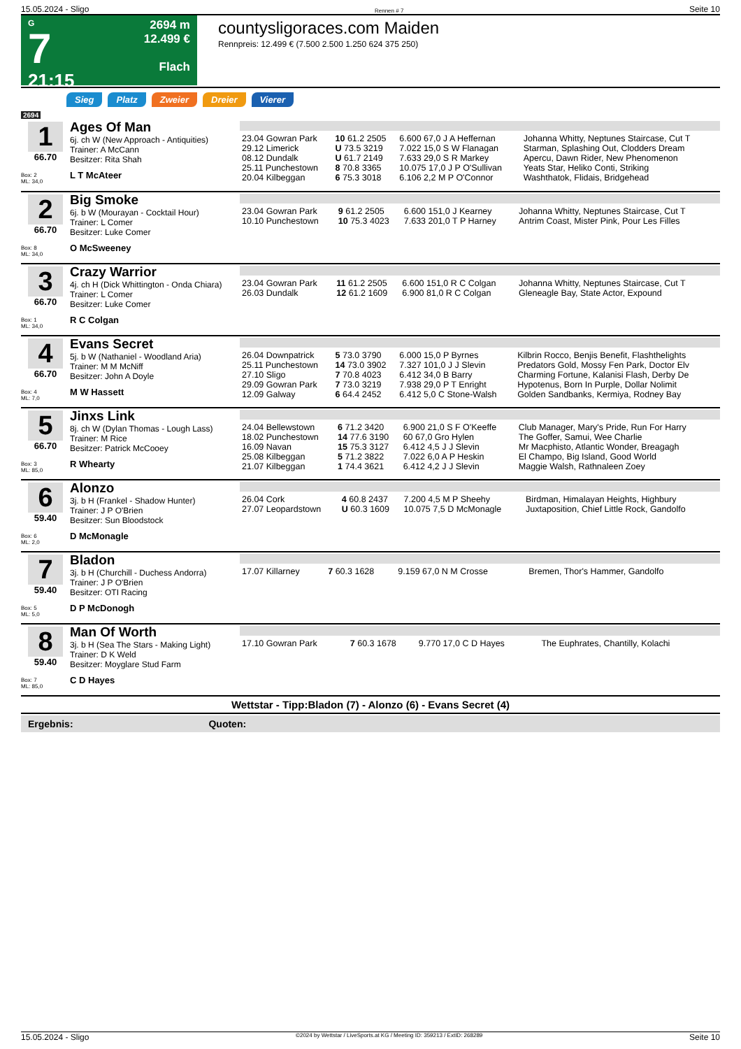15.05.2024 - Sligo Rennen # 7 Seite 10
G
7
21:15
2694 m
12.499 €
Flach
countysligoraces.com Maiden
Rennpreis: 12.499 € (7.500 2.500 1.250 624 375 250)
Sieg Platz Zweier Dreier Vierer
2694
| 1 66.70 Box: 2 ML: 34,0 | Ages Of Man 6j. ch W (New Approach - Antiquities) Trainer: A McCann Besitzer: Rita Shah L T McAteer | / 23.04 Gowran Park / 10 61.2 2505 / 6.600 67,0 J A Heffernan / Johanna Whitty, Neptunes Staircase, Cut T / / 29.12 Limerick / U 73.5 3219 / 7.022 15,0 S W Flanagan / Starman, Splashing Out, Clodders Dream / / 08.12 Dundalk / U 61.7 2149 / 7.633 29,0 S R Markey / Apercu, Dawn Rider, New Phenomenon / / 25.11 Punchestown / 8 70.8 3365 / 10.075 17,0 J P O'Sullivan / Yeats Star, Heliko Conti, Striking / / 20.04 Kilbeggan / 6 75.3 3018 / 6.106 2,2 M P O'Connor / Washthatok, Flidais, Bridgehead / |
| 2 66.70 Box: 8 ML: 34,0 | Big Smoke 6j. b W (Mourayan - Cocktail Hour) Trainer: L Comer Besitzer: Luke Comer O McSweeney | / 23.04 Gowran Park / 9 61.2 2505 / 6.600 151,0 J Kearney / Johanna Whitty, Neptunes Staircase, Cut T / / 10.10 Punchestown / 10 75.3 4023 / 7.633 201,0 T P Harney / Antrim Coast, Mister Pink, Pour Les Filles / |
| 3 66.70 Box: 1 ML: 34,0 | Crazy Warrior 4j. ch H (Dick Whittington - Onda Chiara) Trainer: L Comer Besitzer: Luke Comer R C Colgan | / 23.04 Gowran Park / 11 61.2 2505 / 6.600 151,0 R C Colgan / Johanna Whitty, Neptunes Staircase, Cut T / / 26.03 Dundalk / 12 61.2 1609 / 6.900 81,0 R C Colgan / Gleneagle Bay, State Actor, Expound / |
| 4 66.70 Box: 4 ML: 7,0 | Evans Secret 5j. b W (Nathaniel - Woodland Aria) Trainer: M M McNiff Besitzer: John A Doyle M W Hassett | / 26.04 Downpatrick / 5 73.0 3790 / 6.000 15,0 P Byrnes / Kilbrin Rocco, Benjis Benefit, Flashthelights / / 25.11 Punchestown / 14 73.0 3902 / 7.327 101,0 J J Slevin / Predators Gold, Mossy Fen Park, Doctor Elv / / 27.10 Sligo / 7 70.8 4023 / 6.412 34,0 B Barry / Charming Fortune, Kalanisi Flash, Derby De / / 29.09 Gowran Park / 7 73.0 3219 / 7.938 29,0 P T Enright / Hypotenus, Born In Purple, Dollar Nolimit / / 12.09 Galway / 6 64.4 2452 / 6.412 5,0 C Stone-Walsh / Golden Sandbanks, Kermiya, Rodney Bay / |
| 5 66.70 Box: 3 ML: 85,0 | Jinxs Link 8j. ch W (Dylan Thomas - Lough Lass) Trainer: M Rice Besitzer: Patrick McCooey R Whearty | / 24.04 Bellewstown / 6 71.2 3420 / 6.900 21,0 S F O'Keeffe / Club Manager, Mary's Pride, Run For Harry / / 18.02 Punchestown / 14 77.6 3190 / 60 67,0 Gro Hylen / The Goffer, Samui, Wee Charlie / / 16.09 Navan / 15 75.3 3127 / 6.412 4,5 J J Slevin / Mr Macphisto, Atlantic Wonder, Breagagh / / 25.08 Kilbeggan / 5 71.2 3822 / 7.022 6,0 A P Heskin / El Champo, Big Island, Good World / / 21.07 Kilbeggan / 1 74.4 3621 / 6.412 4,2 J J Slevin / Maggie Walsh, Rathnaleen Zoey / |
| 6 59.40 Box: 6 ML: 2,0 | Alonzo 3j. b H (Frankel - Shadow Hunter) Trainer: J P O'Brien Besitzer: Sun Bloodstock D McMonagle | / 26.04 Cork / 4 60.8 2437 / 7.200 4,5 M P Sheehy / Birdman, Himalayan Heights, Highbury / / 27.07 Leopardstown / U 60.3 1609 / 10.075 7,5 D McMonagle / Juxtaposition, Chief Little Rock, Gandolfo / |
| 7 59.40 Box: 5 ML: 5,0 | Bladon 3j. b H (Churchill - Duchess Andorra) Trainer: J P O'Brien Besitzer: OTI Racing D P McDonogh | / 17.07 Killarney / 7 60.3 1628 / 9.159 67,0 N M Crosse / Bremen, Thor's Hammer, Gandolfo / |
| 8 59.40 Box: 7 ML: 85,0 | Man Of Worth 3j. b H (Sea The Stars - Making Light) Trainer: D K Weld Besitzer: Moyglare Stud Farm C D Hayes | / 17.10 Gowran Park / 7 60.3 1678 / 9.770 17,0 C D Hayes / The Euphrates, Chantilly, Kolachi / |
Wettstar - Tipp:Bladon (7) - Alonzo (6) - Evans Secret (4)
Ergebnis: Quoten:
15.05.2024 - Sligo ©2024 by Wettstar / LiveSports.at KG / Meeting ID: 359213 / ExtID: 268289 Seite 10